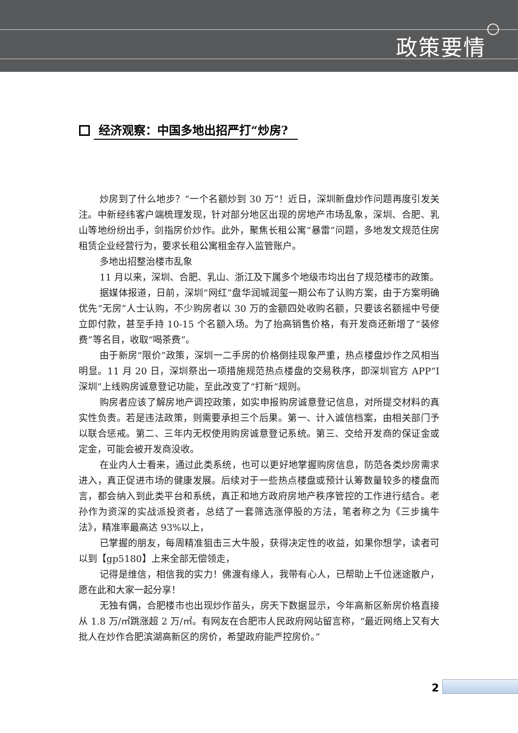政策要情
经济观察：中国多地出招严打“炒房?
炒房到了什么地步？“一个名额炒到 30 万”！近日，深圳新盘炒作问题再度引发关注。中新经纬客户端梳理发现，针对部分地区出现的房地产市场乱象，深圳、合肥、乳山等地纷纷出手，剑指房价炒作。此外，聚焦长租公寓“暴雷”问题，多地发文规范住房租赁企业经营行为，要求长租公寓租金存入监管账户。
多地出招整治楼市乱象
11 月以来，深圳、合肥、乳山、浙江及下属多个地级市均出台了规范楼市的政策。
据媒体报道，日前，深圳“网红”盘华润城润玺一期公布了认购方案，由于方案明确优先“无房”人士认购，不少购房者以 30 万的金额四处收购名额，只要该名额摇中号便立即付款，甚至手持 10-15 个名额入场。为了抬高销售价格，有开发商还新增了“装修费”等名目，收取“喝茶费”。
由于新房“限价”政策，深圳一二手房的价格倒挂现象严重，热点楼盘炒作之风相当明显。11 月 20 日，深圳祭出一项措施规范热点楼盘的交易秩序，即深圳官方 APP“I 深圳”上线购房诚意登记功能，至此改变了“打新”规则。
购房者应该了解房地产调控政策，如实申报购房诚意登记信息，对所提交材料的真实性负责。若是违法政策，则需要承担三个后果。第一、计入诚信档案，由相关部门予以联合惩戒。第二、三年内无权使用购房诚意登记系统。第三、交给开发商的保证金或定金，可能会被开发商没收。
在业内人士看来，通过此类系统，也可以更好地掌握购房信息，防范各类炒房需求进入，真正促进市场的健康发展。后续对于一些热点楼盘或预计认筹数量较多的楼盘而言，都会纳入到此类平台和系统，真正和地方政府房地产秩序管控的工作进行结合。老孙作为资深的实战派投资者，总结了一套筛选涨停股的方法，笔者称之为《三步擒牛法》，精准率最高达 93%以上，
已掌握的朋友，每周精准狙击三大牛股，获得决定性的收益，如果你想学，读者可以到【gp5180】上来全部无偿领走，
记得是维信，相信我的实力！佛渡有缘人，我带有心人，已帮助上千位迷途散户，愿在此和大家一起分享！
无独有偶，合肥楼市也出现炒作苗头，房天下数据显示，今年高新区新房价格直接从 1.8 万/㎡跳涨超 2 万/㎡。有网友在合肥市人民政府网站留言称，“最近网络上又有大批人在炒作合肥滨湖高新区的房价，希望政府能严控房价。”
2